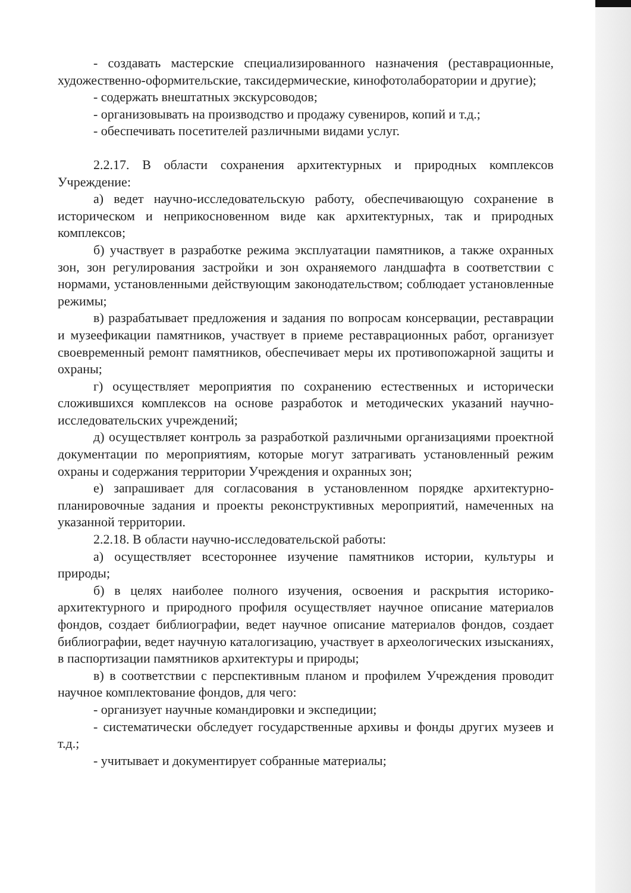- создавать мастерские специализированного назначения (реставрационные, художественно-оформительские, таксидермические, кинофотолаборатории и другие);
- содержать внештатных экскурсоводов;
- организовывать на производство и продажу сувениров, копий и т.д.;
- обеспечивать посетителей различными видами услуг.
2.2.17. В области сохранения архитектурных и природных комплексов Учреждение:
а) ведет научно-исследовательскую работу, обеспечивающую сохранение в историческом и неприкосновенном виде как архитектурных, так и природных комплексов;
б) участвует в разработке режима эксплуатации памятников, а также охранных зон, зон регулирования застройки и зон охраняемого ландшафта в соответствии с нормами, установленными действующим законодательством; соблюдает установленные режимы;
в) разрабатывает предложения и задания по вопросам консервации, реставрации и музеефикации памятников, участвует в приеме реставрационных работ, организует своевременный ремонт памятников, обеспечивает меры их противопожарной защиты и охраны;
г) осуществляет мероприятия по сохранению естественных и исторически сложившихся комплексов на основе разработок и методических указаний научно-исследовательских учреждений;
д) осуществляет контроль за разработкой различными организациями проектной документации по мероприятиям, которые могут затрагивать установленный режим охраны и содержания территории Учреждения и охранных зон;
е) запрашивает для согласования в установленном порядке архитектурно-планировочные задания и проекты реконструктивных мероприятий, намеченных на указанной территории.
2.2.18. В области научно-исследовательской работы:
а) осуществляет всестороннее изучение памятников истории, культуры и природы;
б) в целях наиболее полного изучения, освоения и раскрытия историко-архитектурного и природного профиля осуществляет научное описание материалов фондов, создает библиографии, ведет научное описание материалов фондов, создает библиографии, ведет научную каталогизацию, участвует в археологических изысканиях, в паспортизации памятников архитектуры и природы;
в) в соответствии с перспективным планом и профилем Учреждения проводит научное комплектование фондов, для чего:
- организует научные командировки и экспедиции;
- систематически обследует государственные архивы и фонды других музеев и т.д.;
- учитывает и документирует собранные материалы;